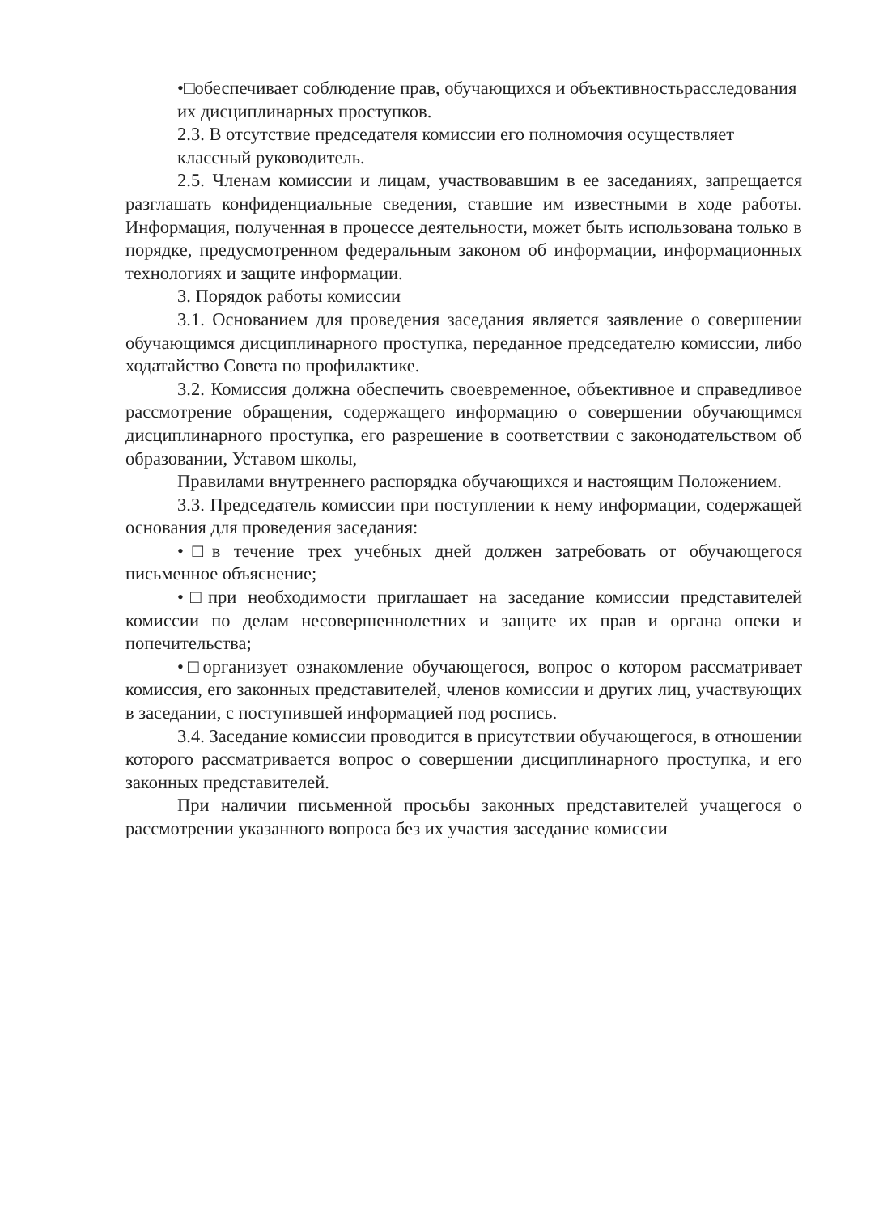•□обеспечивает соблюдение прав, обучающихся и объективностьрасследования их дисциплинарных проступков.
2.3. В отсутствие председателя комиссии его полномочия осуществляет классный руководитель.
2.5. Членам комиссии и лицам, участвовавшим в ее заседаниях, запрещается разглашать конфиденциальные сведения, ставшие им известными в ходе работы. Информация, полученная в процессе деятельности, может быть использована только в порядке, предусмотренном федеральным законом об информации, информационных технологиях и защите информации.
3. Порядок работы комиссии
3.1. Основанием для проведения заседания является заявление о совершении обучающимся дисциплинарного проступка, переданное председателю комиссии, либо ходатайство Совета по профилактике.
3.2. Комиссия должна обеспечить своевременное, объективное и справедливое рассмотрение обращения, содержащего информацию о совершении обучающимся дисциплинарного проступка, его разрешение в соответствии с законодательством об образовании, Уставом школы,
Правилами внутреннего распорядка обучающихся и настоящим Положением.
3.3. Председатель комиссии при поступлении к нему информации, содержащей основания для проведения заседания:
•□в течение трех учебных дней должен затребовать от обучающегося письменное объяснение;
•□при необходимости приглашает на заседание комиссии представителей комиссии по делам несовершеннолетних и защите их прав и органа опеки и попечительства;
•□организует ознакомление обучающегося, вопрос о котором рассматривает комиссия, его законных представителей, членов комиссии и других лиц, участвующих в заседании, с поступившей информацией под роспись.
3.4. Заседание комиссии проводится в присутствии обучающегося, в отношении которого рассматривается вопрос о совершении дисциплинарного проступка, и его законных представителей.
При наличии письменной просьбы законных представителей учащегося о рассмотрении указанного вопроса без их участия заседание комиссии